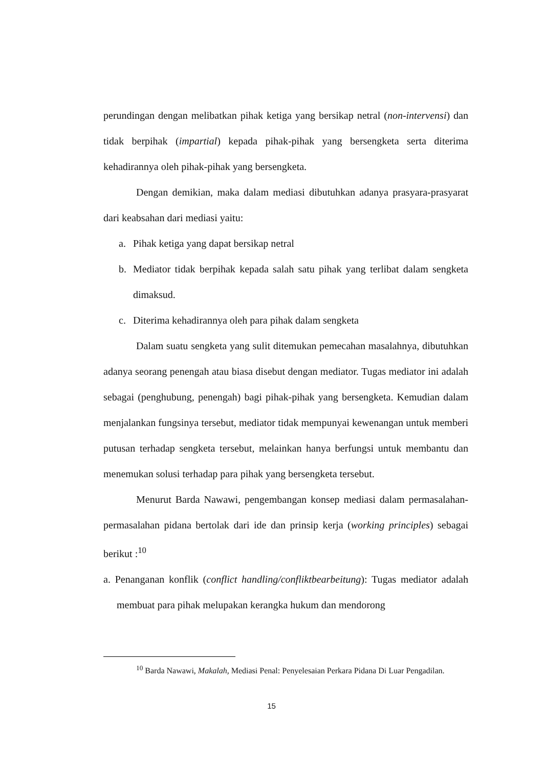perundingan dengan melibatkan pihak ketiga yang bersikap netral (non-intervensi) dan tidak berpihak (impartial) kepada pihak-pihak yang bersengketa serta diterima kehadirannya oleh pihak-pihak yang bersengketa.
Dengan demikian, maka dalam mediasi dibutuhkan adanya prasyara-prasyarat dari keabsahan dari mediasi yaitu:
a. Pihak ketiga yang dapat bersikap netral
b. Mediator tidak berpihak kepada salah satu pihak yang terlibat dalam sengketa dimaksud.
c. Diterima kehadirannya oleh para pihak dalam sengketa
Dalam suatu sengketa yang sulit ditemukan pemecahan masalahnya, dibutuhkan adanya seorang penengah atau biasa disebut dengan mediator. Tugas mediator ini adalah sebagai (penghubung, penengah) bagi pihak-pihak yang bersengketa. Kemudian dalam menjalankan fungsinya tersebut, mediator tidak mempunyai kewenangan untuk memberi putusan terhadap sengketa tersebut, melainkan hanya berfungsi untuk membantu dan menemukan solusi terhadap para pihak yang bersengketa tersebut.
Menurut Barda Nawawi, pengembangan konsep mediasi dalam permasalahan-permasalahan pidana bertolak dari ide dan prinsip kerja (working principles) sebagai berikut :<sup>10</sup>
a. Penanganan konflik (conflict handling/confliktbearbeitung): Tugas mediator adalah membuat para pihak melupakan kerangka hukum dan mendorong
<sup>10</sup> Barda Nawawi, Makalah, Mediasi Penal: Penyelesaian Perkara Pidana Di Luar Pengadilan.
15